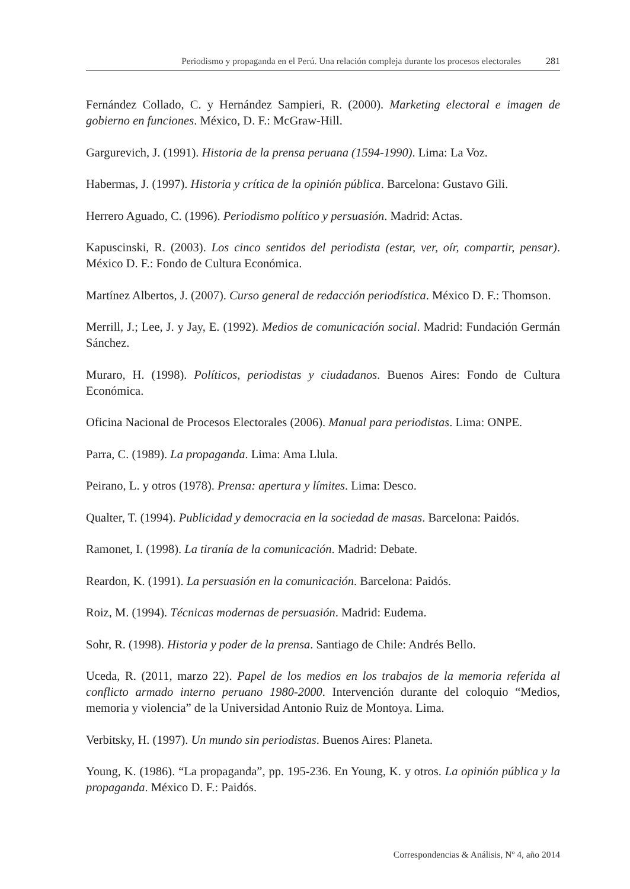Periodismo y propaganda en el Perú. Una relación compleja durante los procesos electorales 281
Fernández Collado, C. y Hernández Sampieri, R. (2000). Marketing electoral e imagen de gobierno en funciones. México, D. F.: McGraw-Hill.
Gargurevich, J. (1991). Historia de la prensa peruana (1594-1990). Lima: La Voz.
Habermas, J. (1997). Historia y crítica de la opinión pública. Barcelona: Gustavo Gili.
Herrero Aguado, C. (1996). Periodismo político y persuasión. Madrid: Actas.
Kapuscinski, R. (2003). Los cinco sentidos del periodista (estar, ver, oír, compartir, pensar). México D. F.: Fondo de Cultura Económica.
Martínez Albertos, J. (2007). Curso general de redacción periodística. México D. F.: Thomson.
Merrill, J.; Lee, J. y Jay, E. (1992). Medios de comunicación social. Madrid: Fundación Germán Sánchez.
Muraro, H. (1998). Políticos, periodistas y ciudadanos. Buenos Aires: Fondo de Cultura Económica.
Oficina Nacional de Procesos Electorales (2006). Manual para periodistas. Lima: ONPE.
Parra, C. (1989). La propaganda. Lima: Ama Llula.
Peirano, L. y otros (1978). Prensa: apertura y límites. Lima: Desco.
Qualter, T. (1994). Publicidad y democracia en la sociedad de masas. Barcelona: Paidós.
Ramonet, I. (1998). La tiranía de la comunicación. Madrid: Debate.
Reardon, K. (1991). La persuasión en la comunicación. Barcelona: Paidós.
Roiz, M. (1994). Técnicas modernas de persuasión. Madrid: Eudema.
Sohr, R. (1998). Historia y poder de la prensa. Santiago de Chile: Andrés Bello.
Uceda, R. (2011, marzo 22). Papel de los medios en los trabajos de la memoria referida al conflicto armado interno peruano 1980-2000. Intervención durante del coloquio “Medios, memoria y violencia” de la Universidad Antonio Ruiz de Montoya. Lima.
Verbitsky, H. (1997). Un mundo sin periodistas. Buenos Aires: Planeta.
Young, K. (1986). “La propaganda”, pp. 195-236. En Young, K. y otros. La opinión pública y la propaganda. México D. F.: Paidós.
Correspondencias & Análisis, Nº 4, año 2014